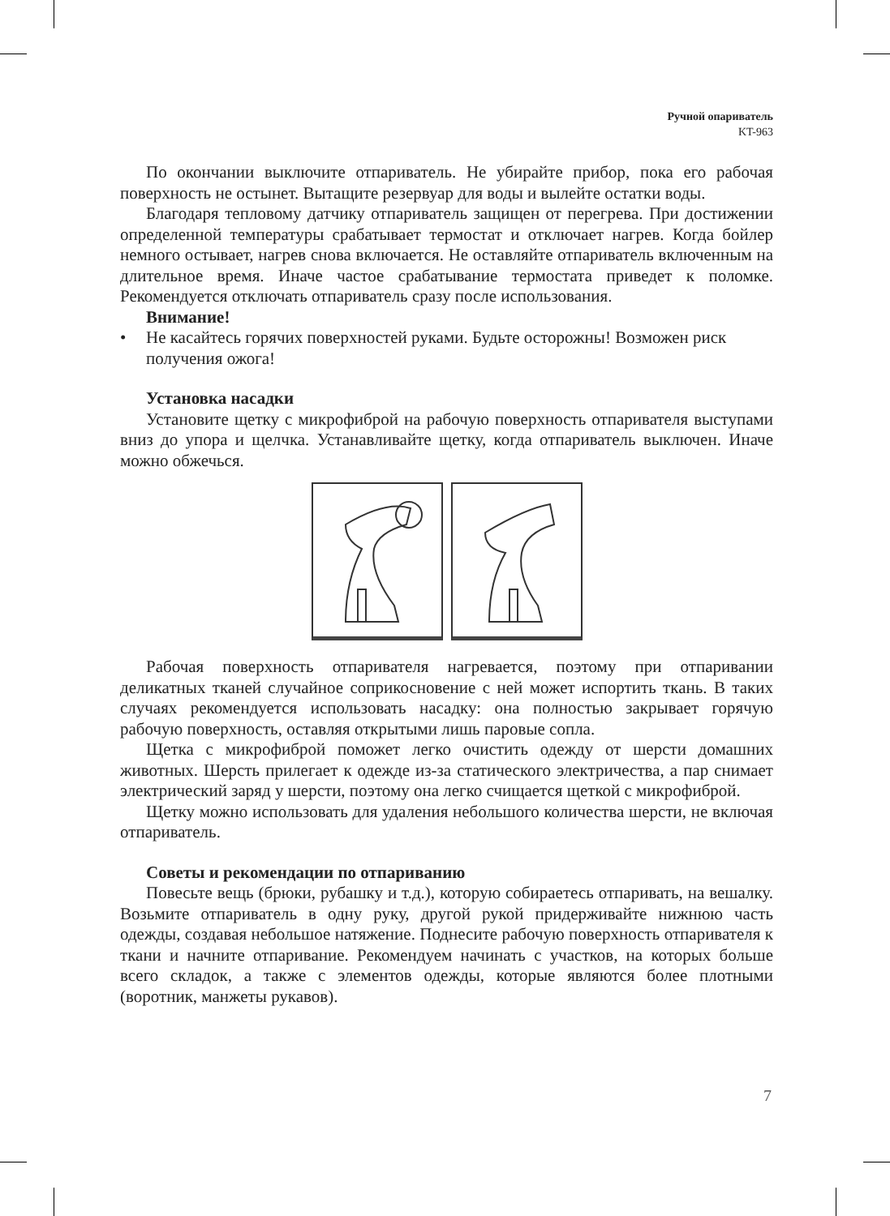Ручной опариватель
KT-963
По окончании выключите отпариватель. Не убирайте прибор, пока его рабочая поверхность не остынет. Вытащите резервуар для воды и вылейте остатки воды.
Благодаря тепловому датчику отпариватель защищен от перегрева. При достижении определенной температуры срабатывает термостат и отключает нагрев. Когда бойлер немного остывает, нагрев снова включается. Не оставляйте отпариватель включенным на длительное время. Иначе частое срабатывание термостата приведет к поломке. Рекомендуется отключать отпариватель сразу после использования.
Внимание!
• Не касайтесь горячих поверхностей руками. Будьте осторожны! Возможен риск получения ожога!
Установка насадки
Установите щетку с микрофиброй на рабочую поверхность отпаривателя выступами вниз до упора и щелчка. Устанавливайте щетку, когда отпариватель выключен. Иначе можно обжечься.
Рабочая поверхность отпаривателя нагревается, поэтому при отпаривании деликатных тканей случайное соприкосновение с ней может испортить ткань. В таких случаях рекомендуется использовать насадку: она полностью закрывает горячую рабочую поверхность, оставляя открытыми лишь паровые сопла.
Щетка с микрофиброй поможет легко очистить одежду от шерсти домашних животных. Шерсть прилегает к одежде из-за статического электричества, а пар снимает электрический заряд у шерсти, поэтому она легко счищается щеткой с микрофиброй.
Щетку можно использовать для удаления небольшого количества шерсти, не включая отпариватель.
Советы и рекомендации по отпариванию
Повесьте вещь (брюки, рубашку и т.д.), которую собираетесь отпаривать, на вешалку. Возьмите отпариватель в одну руку, другой рукой придерживайте нижнюю часть одежды, создавая небольшое натяжение. Поднесите рабочую поверхность отпаривателя к ткани и начните отпаривание. Рекомендуем начинать с участков, на которых больше всего складок, а также с элементов одежды, которые являются более плотными (воротник, манжеты рукавов).
7